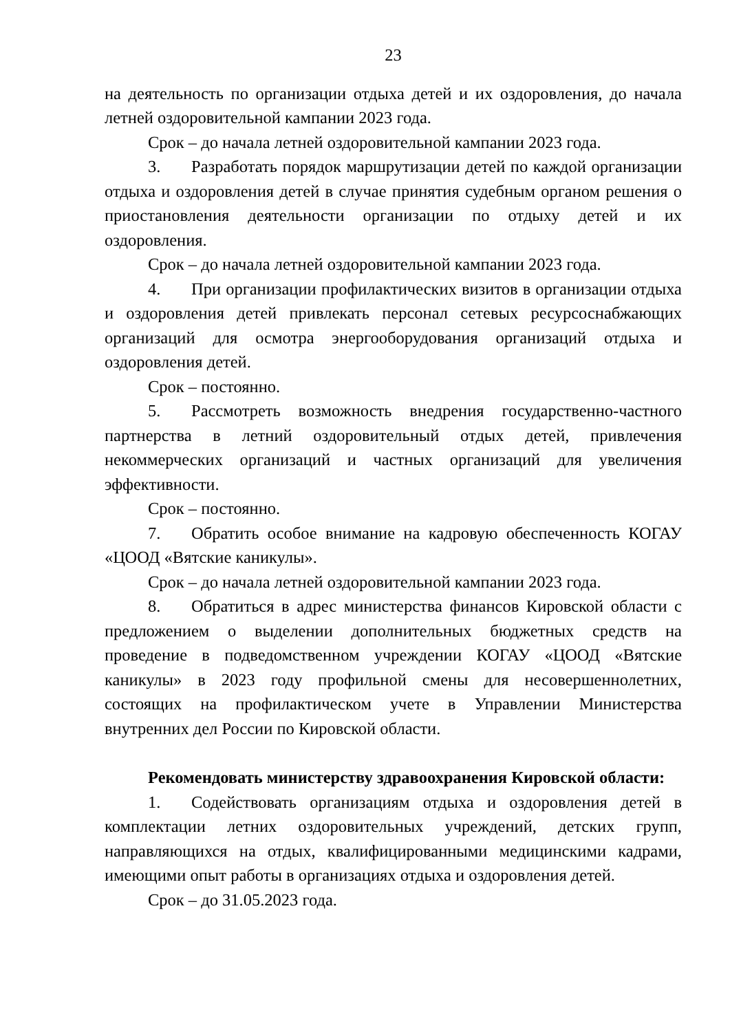23
на деятельность по организации отдыха детей и их оздоровления, до начала летней оздоровительной кампании 2023 года.
Срок – до начала летней оздоровительной кампании 2023 года.
3. Разработать порядок маршрутизации детей по каждой организации отдыха и оздоровления детей в случае принятия судебным органом решения о приостановления деятельности организации по отдыху детей и их оздоровления.
Срок – до начала летней оздоровительной кампании 2023 года.
4. При организации профилактических визитов в организации отдыха и оздоровления детей привлекать персонал сетевых ресурсоснабжающих организаций для осмотра энергооборудования организаций отдыха и оздоровления детей.
Срок – постоянно.
5. Рассмотреть возможность внедрения государственно-частного партнерства в летний оздоровительный отдых детей, привлечения некоммерческих организаций и частных организаций для увеличения эффективности.
Срок – постоянно.
7. Обратить особое внимание на кадровую обеспеченность КОГАУ «ЦООД «Вятские каникулы».
Срок – до начала летней оздоровительной кампании 2023 года.
8. Обратиться в адрес министерства финансов Кировской области с предложением о выделении дополнительных бюджетных средств на проведение в подведомственном учреждении КОГАУ «ЦООД «Вятские каникулы» в 2023 году профильной смены для несовершеннолетних, состоящих на профилактическом учете в Управлении Министерства внутренних дел России по Кировской области.
Рекомендовать министерству здравоохранения Кировской области:
1. Содействовать организациям отдыха и оздоровления детей в комплектации летних оздоровительных учреждений, детских групп, направляющихся на отдых, квалифицированными медицинскими кадрами, имеющими опыт работы в организациях отдыха и оздоровления детей.
Срок – до 31.05.2023 года.